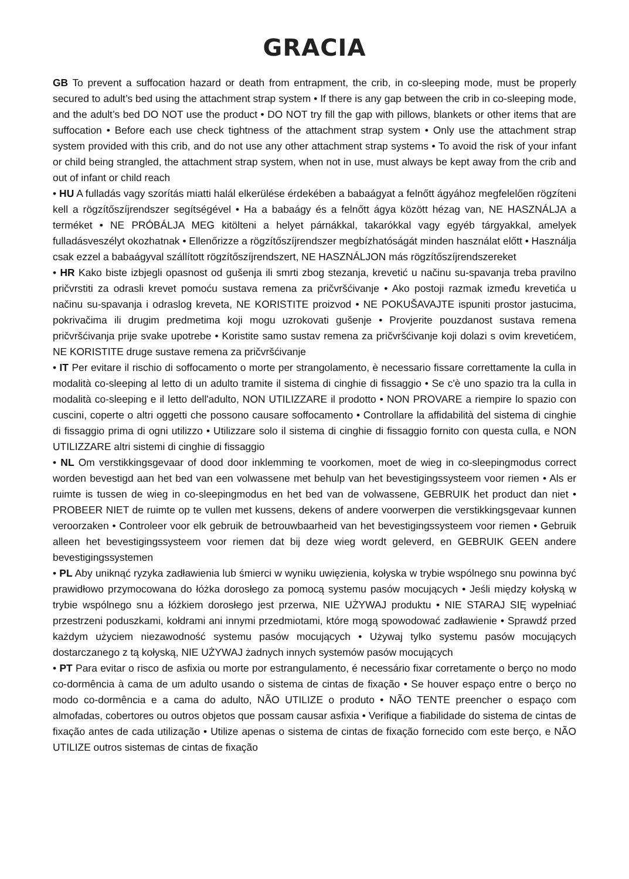GRACIA
GB To prevent a suffocation hazard or death from entrapment, the crib, in co-sleeping mode, must be properly secured to adult’s bed using the attachment strap system • If there is any gap between the crib in co-sleeping mode, and the adult’s bed DO NOT use the product • DO NOT try fill the gap with pillows, blankets or other items that are suffocation • Before each use check tightness of the attachment strap system • Only use the attachment strap system provided with this crib, and do not use any other attachment strap systems • To avoid the risk of your infant or child being strangled, the attachment strap system, when not in use, must always be kept away from the crib and out of infant or child reach
• HU A fulladás vagy szorítás miatti halál elkerülése érdekében a babaágyat a felnőtt ágyához megfelelően rögzíteni kell a rögzítőszíjrendszer segítségével • Ha a babaágy és a felnőtt ágya között hézag van, NE HASZNÁLJA a terméket • NE PRÓBÁLJA MEG kitölteni a helyet párnákkal, takarókkal vagy egyéb tárgyakkal, amelyek fulladásveszélyt okozhatnak • Ellenőrizze a rögzítőszíjrendszer megbízhatóságát minden használat előtt • Használja csak ezzel a babaágyval szállított rögzítőszíjrendszert, NE HASZNÁLJON más rögzítőszíjrendszereket
• HR Kako biste izbjegli opasnost od gušenja ili smrti zbog stezanja, krevetić u načinu su-spavanja treba pravilno pričvrstiti za odrasli krevet pomoću sustava remena za pričvršćivanje • Ako postoji razmak između krevetića u načinu su-spavanja i odraslog kreveta, NE KORISTITE proizvod • NE POKUŠAVAJTE ispuniti prostor jastucima, pokrivačima ili drugim predmetima koji mogu uzrokovati gušenje • Provjerite pouzdanost sustava remena pričvršćivanja prije svake upotrebe • Koristite samo sustav remena za pričvršćivanje koji dolazi s ovim krevetićem, NE KORISTITE druge sustave remena za pričvršćivanje
• IT Per evitare il rischio di soffocamento o morte per strangolamento, è necessario fissare correttamente la culla in modalità co-sleeping al letto di un adulto tramite il sistema di cinghie di fissaggio • Se c'è uno spazio tra la culla in modalità co-sleeping e il letto dell'adulto, NON UTILIZZARE il prodotto • NON PROVARE a riempire lo spazio con cuscini, coperte o altri oggetti che possono causare soffocamento • Controllare la affidabilità del sistema di cinghie di fissaggio prima di ogni utilizzo • Utilizzare solo il sistema di cinghie di fissaggio fornito con questa culla, e NON UTILIZZARE altri sistemi di cinghie di fissaggio
• NL Om verstikkingsgevaar of dood door inklemming te voorkomen, moet de wieg in co-sleepingmodus correct worden bevestigd aan het bed van een volwassene met behulp van het bevestigingssysteem voor riemen • Als er ruimte is tussen de wieg in co-sleepingmodus en het bed van de volwassene, GEBRUIK het product dan niet • PROBEER NIET de ruimte op te vullen met kussens, dekens of andere voorwerpen die verstikkingsgevaar kunnen veroorzaken • Controleer voor elk gebruik de betrouwbaarheid van het bevestigingssysteem voor riemen • Gebruik alleen het bevestigingssysteem voor riemen dat bij deze wieg wordt geleverd, en GEBRUIK GEEN andere bevestigingssystemen
• PL Aby uniknąć ryzyka zadławienia lub śmierci w wyniku uwięzienia, kołyska w trybie wspólnego snu powinna być prawidłowo przymocowana do łóżka dorosłego za pomocą systemu pasów mocujących • Jeśli między kołyską w trybie wspólnego snu a łóżkiem dorosłego jest przerwa, NIE UŻYWAJ produktu • NIE STARAJ SIĘ wypełniać przestrzeni poduszkami, kołdrami ani innymi przedmiotami, które mogą spowodować zadławienie • Sprawdź przed każdym użyciem niezawodność systemu pasów mocujących • Używaj tylko systemu pasów mocujących dostarczanego z tą kołyską, NIE UŻYWAJ żadnych innych systemów pasów mocujących
• PT Para evitar o risco de asfixia ou morte por estrangulamento, é necessário fixar corretamente o berço no modo co-dormência à cama de um adulto usando o sistema de cintas de fixação • Se houver espaço entre o berço no modo co-dormência e a cama do adulto, NÃO UTILIZE o produto • NÃO TENTE preencher o espaço com almofadas, cobertores ou outros objetos que possam causar asfixia • Verifique a fiabilidade do sistema de cintas de fixação antes de cada utilização • Utilize apenas o sistema de cintas de fixação fornecido com este berço, e NÃO UTILIZE outros sistemas de cintas de fixação